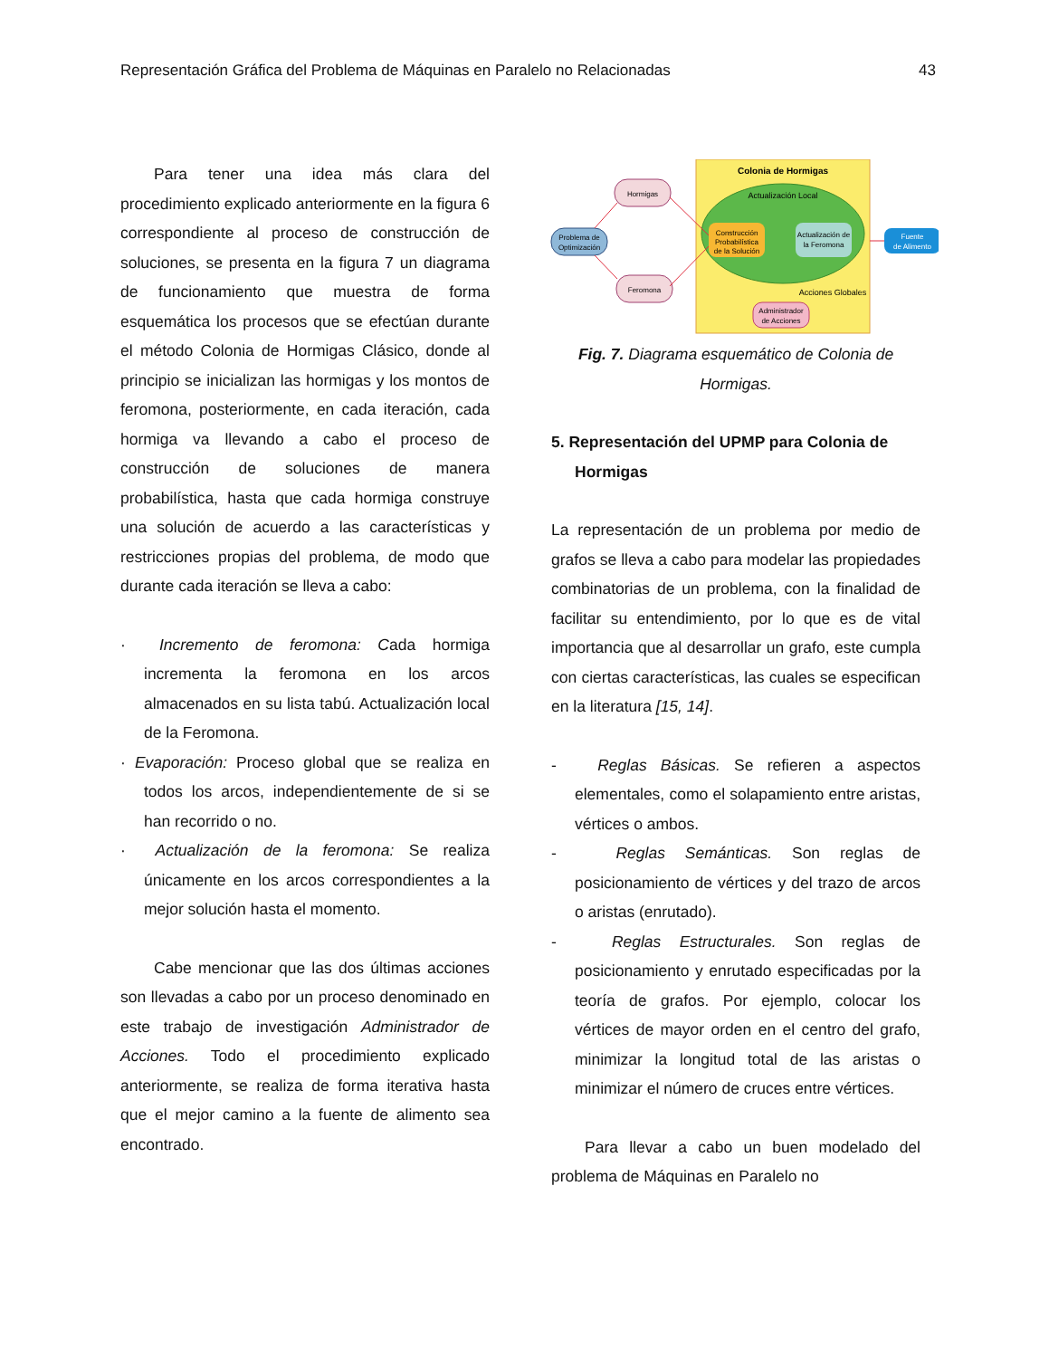Representación Gráfica del Problema de Máquinas en Paralelo no Relacionadas 43
Para tener una idea más clara del procedimiento explicado anteriormente en la figura 6 correspondiente al proceso de construcción de soluciones, se presenta en la figura 7 un diagrama de funcionamiento que muestra de forma esquemática los procesos que se efectúan durante el método Colonia de Hormigas Clásico, donde al principio se inicializan las hormigas y los montos de feromona, posteriormente, en cada iteración, cada hormiga va llevando a cabo el proceso de construcción de soluciones de manera probabilística, hasta que cada hormiga construye una solución de acuerdo a las características y restricciones propias del problema, de modo que durante cada iteración se lleva a cabo:
· Incremento de feromona: Cada hormiga incrementa la feromona en los arcos almacenados en su lista tabú. Actualización local de la Feromona.
· Evaporación: Proceso global que se realiza en todos los arcos, independientemente de si se han recorrido o no.
· Actualización de la feromona: Se realiza únicamente en los arcos correspondientes a la mejor solución hasta el momento.
Cabe mencionar que las dos últimas acciones son llevadas a cabo por un proceso denominado en este trabajo de investigación Administrador de Acciones. Todo el procedimiento explicado anteriormente, se realiza de forma iterativa hasta que el mejor camino a la fuente de alimento sea encontrado.
Colonia de Hormigas
Actualización Local
Construcción
Probabilística
de la Solución
Actualización de
la Feromona
Acciones Globales
Administrador
de Acciones
Hormigas
Feromona
Problema de
Optimización
Fuente
de Alimento
Fig. 7. Diagrama esquemático de Colonia de Hormigas.
5. Representación del UPMP para Colonia de Hormigas
La representación de un problema por medio de grafos se lleva a cabo para modelar las propiedades combinatorias de un problema, con la finalidad de facilitar su entendimiento, por lo que es de vital importancia que al desarrollar un grafo, este cumpla con ciertas características, las cuales se especifican en la literatura [15, 14].
- Reglas Básicas. Se refieren a aspectos elementales, como el solapamiento entre aristas, vértices o ambos.
- Reglas Semánticas. Son reglas de posicionamiento de vértices y del trazo de arcos o aristas (enrutado).
- Reglas Estructurales. Son reglas de posicionamiento y enrutado especificadas por la teoría de grafos. Por ejemplo, colocar los vértices de mayor orden en el centro del grafo, minimizar la longitud total de las aristas o minimizar el número de cruces entre vértices.
Para llevar a cabo un buen modelado del problema de Máquinas en Paralelo no